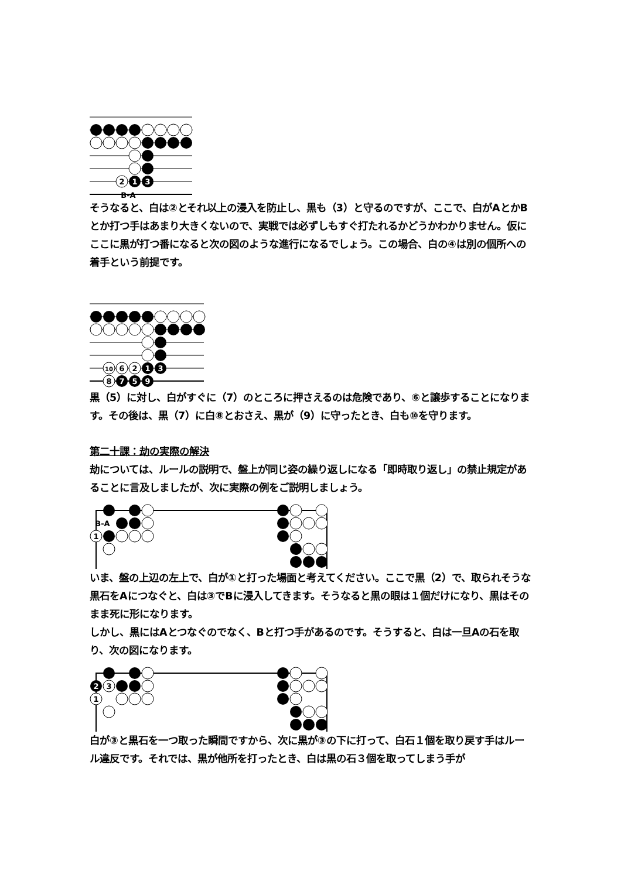2
1
3
B-A
そうなると、白は②とそれ以上の浸入を防止し、黒も（3）と守るのですが、ここで、白がAとかBとか打つ手はあまり大きくないので、実戦では必ずしもすぐ打たれるかどうかわかりません。仮にここに黒が打つ番になると次の図のような進行になるでしょう。この場合、白の④は別の個所への着手という前提です。
10
6
2
1
3
8
7
5
9
黒（5）に対し、白がすぐに（7）のところに押さえるのは危険であり、⑥と譲歩することになります。その後は、黒（7）に白⑧とおさえ、黒が（9）に守ったとき、白も⑩を守ります。
第二十課：劫の実際の解決
劫については、ルールの説明で、盤上が同じ姿の繰り返しになる「即時取り返し」の禁止規定があることに言及しましたが、次に実際の例をご説明しましょう。
B-A
1
いま、盤の上辺の左上で、白が①と打った場面と考えてください。ここで黒（2）で、取られそうな黒石をAにつなぐと、白は③でBに浸入してきます。そうなると黒の眼は１個だけになり、黒はそのまま死に形になります。
しかし、黒にはAとつなぐのでなく、Bと打つ手があるのです。そうすると、白は一旦Aの石を取り、次の図になります。
2
3
1
白が③と黒石を一つ取った瞬間ですから、次に黒が③の下に打って、白石１個を取り戻す手はルール違反です。それでは、黒が他所を打ったとき、白は黒の石３個を取ってしまう手が